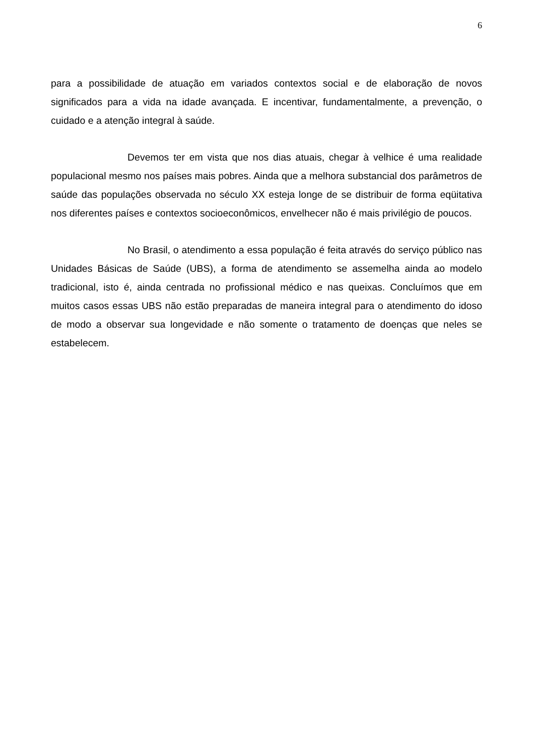6
para a possibilidade de atuação em variados contextos social e de elaboração de novos significados para a vida na idade avançada. E incentivar, fundamentalmente, a prevenção, o cuidado e a atenção integral à saúde.
Devemos ter em vista que nos dias atuais, chegar à velhice é uma realidade populacional mesmo nos países mais pobres. Ainda que a melhora substancial dos parâmetros de saúde das populações observada no século XX esteja longe de se distribuir de forma eqüitativa nos diferentes países e contextos socioeconômicos, envelhecer não é mais privilégio de poucos.
No Brasil, o atendimento a essa população é feita através do serviço público nas Unidades Básicas de Saúde (UBS), a forma de atendimento se assemelha ainda ao modelo tradicional, isto é, ainda centrada no profissional médico e nas queixas. Concluímos que em muitos casos essas UBS não estão preparadas de maneira integral para o atendimento do idoso de modo a observar sua longevidade e não somente o tratamento de doenças que neles se estabelecem.